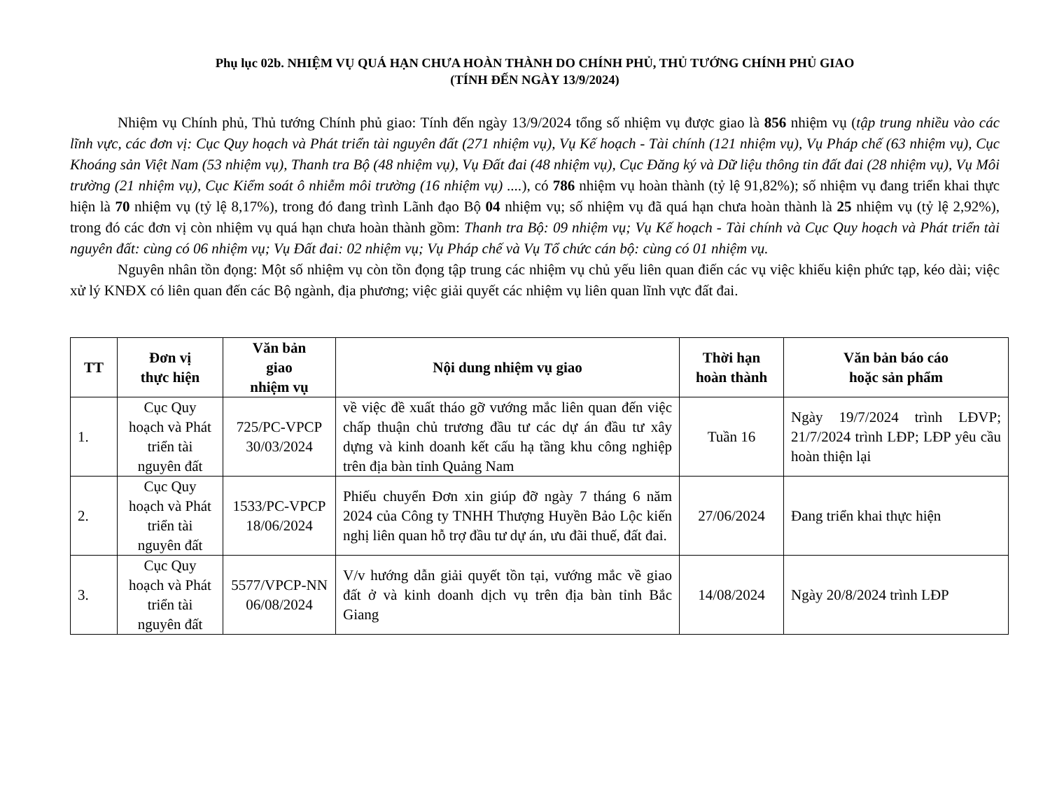Phụ lục 02b. NHIỆM VỤ QUÁ HẠN CHƯA HOÀN THÀNH DO CHÍNH PHỦ, THỦ TƯỚNG CHÍNH PHỦ GIAO
(TÍNH ĐẾN NGÀY 13/9/2024)
Nhiệm vụ Chính phủ, Thủ tướng Chính phủ giao: Tính đến ngày 13/9/2024 tổng số nhiệm vụ được giao là 856 nhiệm vụ (tập trung nhiều vào các lĩnh vực, các đơn vị: Cục Quy hoạch và Phát triển tài nguyên đất (271 nhiệm vụ), Vụ Kế hoạch - Tài chính (121 nhiệm vụ), Vụ Pháp chế (63 nhiệm vụ), Cục Khoáng sản Việt Nam (53 nhiệm vụ), Thanh tra Bộ (48 nhiệm vụ), Vụ Đất đai (48 nhiệm vụ), Cục Đăng ký và Dữ liệu thông tin đất đai (28 nhiệm vụ), Vụ Môi trường (21 nhiệm vụ), Cục Kiểm soát ô nhiễm môi trường (16 nhiệm vụ) ....), có 786 nhiệm vụ hoàn thành (tỷ lệ 91,82%); số nhiệm vụ đang triển khai thực hiện là 70 nhiệm vụ (tỷ lệ 8,17%), trong đó đang trình Lãnh đạo Bộ 04 nhiệm vụ; số nhiệm vụ đã quá hạn chưa hoàn thành là 25 nhiệm vụ (tỷ lệ 2,92%), trong đó các đơn vị còn nhiệm vụ quá hạn chưa hoàn thành gồm: Thanh tra Bộ: 09 nhiệm vụ; Vụ Kế hoạch - Tài chính và Cục Quy hoạch và Phát triển tài nguyên đất: cùng có 06 nhiệm vụ; Vụ Đất đai: 02 nhiệm vụ; Vụ Pháp chế và Vụ Tổ chức cán bộ: cùng có 01 nhiệm vụ.
Nguyên nhân tồn đọng: Một số nhiệm vụ còn tồn đọng tập trung các nhiệm vụ chủ yếu liên quan điến các vụ việc khiếu kiện phức tạp, kéo dài; việc xử lý KNĐX có liên quan đến các Bộ ngành, địa phương; việc giải quyết các nhiệm vụ liên quan lĩnh vực đất đai.
| TT | Đơn vị thực hiện | Văn bản giao nhiệm vụ | Nội dung nhiệm vụ giao | Thời hạn hoàn thành | Văn bản báo cáo hoặc sản phẩm |
| --- | --- | --- | --- | --- | --- |
| 1. | Cục Quy hoạch và Phát triển tài nguyên đất | 725/PC-VPCP 30/03/2024 | về việc đề xuất tháo gỡ vướng mắc liên quan đến việc chấp thuận chủ trương đầu tư các dự án đầu tư xây dựng và kinh doanh kết cấu hạ tầng khu công nghiệp trên địa bàn tỉnh Quảng Nam | Tuần 16 | Ngày 19/7/2024 trình LĐVP; 21/7/2024 trình LĐP; LĐP yêu cầu hoàn thiện lại |
| 2. | Cục Quy hoạch và Phát triển tài nguyên đất | 1533/PC-VPCP 18/06/2024 | Phiếu chuyển Đơn xin giúp đỡ ngày 7 tháng 6 năm 2024 của Công ty TNHH Thượng Huyền Bảo Lộc kiến nghị liên quan hỗ trợ đầu tư dự án, ưu đãi thuế, đất đai. | 27/06/2024 | Đang triển khai thực hiện |
| 3. | Cục Quy hoạch và Phát triển tài nguyên đất | 5577/VPCP-NN 06/08/2024 | V/v hướng dẫn giải quyết tồn tại, vướng mắc về giao đất ở và kinh doanh dịch vụ trên địa bàn tỉnh Bắc Giang | 14/08/2024 | Ngày 20/8/2024 trình LĐP |